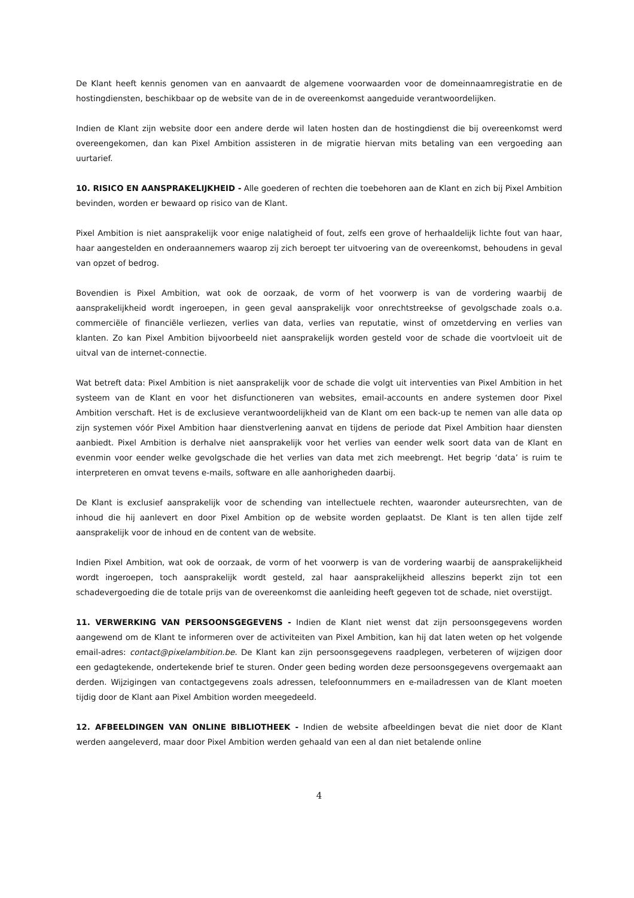De Klant heeft kennis genomen van en aanvaardt de algemene voorwaarden voor de domeinnaamregistratie en de hostingdiensten, beschikbaar op de website van de in de overeenkomst aangeduide verantwoordelijken.
Indien de Klant zijn website door een andere derde wil laten hosten dan de hostingdienst die bij overeenkomst werd overeengekomen, dan kan Pixel Ambition assisteren in de migratie hiervan mits betaling van een vergoeding aan uurtarief.
10. RISICO EN AANSPRAKELIJKHEID - Alle goederen of rechten die toebehoren aan de Klant en zich bij Pixel Ambition bevinden, worden er bewaard op risico van de Klant.
Pixel Ambition is niet aansprakelijk voor enige nalatigheid of fout, zelfs een grove of herhaaldelijk lichte fout van haar, haar aangestelden en onderaannemers waarop zij zich beroept ter uitvoering van de overeenkomst, behoudens in geval van opzet of bedrog.
Bovendien is Pixel Ambition, wat ook de oorzaak, de vorm of het voorwerp is van de vordering waarbij de aansprakelijkheid wordt ingeroepen, in geen geval aansprakelijk voor onrechtstreekse of gevolgschade zoals o.a. commerciële of financiële verliezen, verlies van data, verlies van reputatie, winst of omzetderving en verlies van klanten. Zo kan Pixel Ambition bijvoorbeeld niet aansprakelijk worden gesteld voor de schade die voortvloeit uit de uitval van de internet-connectie.
Wat betreft data: Pixel Ambition is niet aansprakelijk voor de schade die volgt uit interventies van Pixel Ambition in het systeem van de Klant en voor het disfunctioneren van websites, email-accounts en andere systemen door Pixel Ambition verschaft. Het is de exclusieve verantwoordelijkheid van de Klant om een back-up te nemen van alle data op zijn systemen vóór Pixel Ambition haar dienstverlening aanvat en tijdens de periode dat Pixel Ambition haar diensten aanbiedt. Pixel Ambition is derhalve niet aansprakelijk voor het verlies van eender welk soort data van de Klant en evenmin voor eender welke gevolgschade die het verlies van data met zich meebrengt. Het begrip ‘data’ is ruim te interpreteren en omvat tevens e-mails, software en alle aanhorigheden daarbij.
De Klant is exclusief aansprakelijk voor de schending van intellectuele rechten, waaronder auteursrechten, van de inhoud die hij aanlevert en door Pixel Ambition op de website worden geplaatst. De Klant is ten allen tijde zelf aansprakelijk voor de inhoud en de content van de website.
Indien Pixel Ambition, wat ook de oorzaak, de vorm of het voorwerp is van de vordering waarbij de aansprakelijkheid wordt ingeroepen, toch aansprakelijk wordt gesteld, zal haar aansprakelijkheid alleszins beperkt zijn tot een schadevergoeding die de totale prijs van de overeenkomst die aanleiding heeft gegeven tot de schade, niet overstijgt.
11. VERWERKING VAN PERSOONSGEGEVENS - Indien de Klant niet wenst dat zijn persoonsgegevens worden aangewend om de Klant te informeren over de activiteiten van Pixel Ambition, kan hij dat laten weten op het volgende email-adres: contact@pixelambition.be. De Klant kan zijn persoonsgegevens raadplegen, verbeteren of wijzigen door een gedagtekende, ondertekende brief te sturen. Onder geen beding worden deze persoonsgegevens overgemaakt aan derden. Wijzigingen van contactgegevens zoals adressen, telefoonnummers en e-mailadressen van de Klant moeten tijdig door de Klant aan Pixel Ambition worden meegedeeld.
12. AFBEELDINGEN VAN ONLINE BIBLIOTHEEK - Indien de website afbeeldingen bevat die niet door de Klant werden aangeleverd, maar door Pixel Ambition werden gehaald van een al dan niet betalende online
4